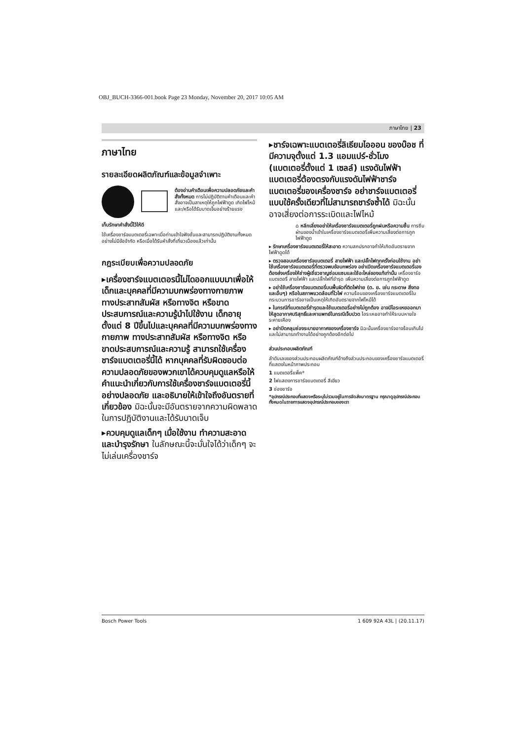OBJ_BUCH-3366-001.book Page 23 Monday, November 20, 2017 10:05 AM
ภาษาไทย | 23
ภาษาไทย
รายละเอียดผลิตภัณฑ์และข้อมูลจำเพาะ
ต้องอ่านคำเตือนเพื่อความปลอดภัยและคำสั่งทั้งหมด การไม่ปฏิบัติตามคำเตือนและคำสั่งอาจเป็นสาเหตุให้ถูกไฟฟ้าดูด เกิดไฟไหม้ และ/หรือได้รับบาดเจ็บอย่างร้ายแรง
เก็บรักษาคำสั่งนี้ไว้ให้ดี
ใช้เครื่องชาร์จแบตเตอรี่เฉพาะเมื่อท่านเข้าใจฟังชั่นและสามารถปฏิบัติงานทั้งหมดอย่างไม่มีข้อจำกัด หรือเมื่อได้รับคำสั่งที่เกี่ยวเนื่องแล้วเท่านั้น
กฎระเบียบเพื่อความปลอดภัย
▸เครื่องชาร์จแบตเตอรนี้ไม่ไดออกแบบมาเพื่อให้เด็กและบุคคลที่มีความบกพร่องทางกายภาพ ทางประสาทสัมผัส หรือทางจิต หรือขาดประสบการณ์และความรู้นำไปใช้งาน เด็กอายุตั้งแต่ 8 ปีขึ้นไปและบุคคลที่มีความบกพร่องทางกายภาพ ทางประสาทสัมผัส หรือทางจิต หรือขาดประสบการณ์และความรู้ สามารถใช้เครื่องชาร์จแบตเตอรี่นี้ได้ หากบุคคลที่รับผิดชอบต่อความปลอดภัยของพวกเขาได้ควบคุมดูแลหรือให้คำแนะนำเกี่ยวกับการใช้เครื่องชาร์จแบตเตอรี่นี้อย่างปลอดภัย และอธิบายให้เข้าใจถึงอันตรายที่เกี่ยวข้อง มิฉะนั้นจะมีอันตรายจากความผิดพลาดในการปฏิบัติงานและได้รับบาดเจ็บ
▸ควบคุมดูแลเด็กๆ เมื่อใช้งาน ทำความสะอาด และบำรุงรักษา ในลักษณะนี้จะมั่นใจได้ว่าเด็กๆ จะไม่เล่นเครื่องชาร์จ
▸ชาร์จเฉพาะแบตเตอรี่ลิเธียมไอออน ของบ๊อช ที่มีความจุตั้งแต่ 1.3 แอมแปร์-ชั่วโมง (แบตเตอรี่ตั้งแต่ 1 เซลล์) แรงดันไฟฟ้าแบตเตอรี่ต้องตรงกับแรงดันไฟฟ้าชาร์จแบตเตอรี่ของเครื่องชาร์จ อย่าชาร์จแบตเตอรี่แบบใช้ครั้งเดียวที่ไม่สามารถชาร์จซ้ำได้ มิฉะนั้นอาจเสี่ยงต่อการระเบิดและไฟไหม้
⌂ หลีกเลี่ยงอย่าให้เครื่องชาร์จแบตเตอรี่ถูกฝนหรือความชื้น การซึมผ่านของน้ำเข้าในเครื่องชาร์จแบตเตอรี่เพิ่มความเสี่ยงต่อการถูกไฟฟ้าดูด
▸ รักษาเครื่องชาร์จแบตเตอรี่ให้สะอาด ความสกปรกอาจทำให้เกิดอันตรายจากไฟฟ้าดูดได้
▸ ตรวจสอบเครื่องชาร์จแบตเตอรี่ สายไฟฟ้า และปลั๊กไฟทุกครั้งก่อนใช้งาน อย่าใช้เครื่องชาร์จแบตเตอรี่ที่ตรวจพบข้อบกพร่อง อย่าเปิดเครื่องชาร์จแบตเตอรี่เอง ต้องส่งเครื่องให้ช่างผู้เชี่ยวชาญซ่อมแซมและใช้อะไหล่ของแท้เท่านั้น เครื่องชาร์จแบตเตอรี่ สายไฟฟ้า และปลั๊กไฟที่ชำรุด เพิ่มความเสี่ยงต่อการถูกไฟฟ้าดูด
▸ อย่าใช้เครื่องชาร์จแบตเตอรี่บนพื้นผิวที่ติดไฟง่าย (ต. ย. เช่น กระดาษ สิ่งทอ และอื่นๆ) หรือในสภาพแวดล้อมที่ไวไฟ ความร้อนของเครื่องชาร์จแบตเตอรี่ในกระบวนการชาร์จอาจเป็นเหตุให้เกิดอันตรายจากไฟไหม้ได้
▸ ในกรณีที่แบตเตอรี่ชำรุดและใช้แบตเตอรี่อย่างไม่ถูกต้อง อาจมีไอระเหยออกมา ให้สูดอากาศบริสุทธิ์และหาแพทย์ในกรณีเจ็บปวด ไอระเหยอาจทำให้ระบบหายใจระคายเคือง
▸ อย่าปิดคลุมช่องระบายอากาศของเครื่องชาร์จ มิฉะนั้นเครื่องชาร์จอาจร้อนเกินไปและไม่สามารถทำงานได้อย่างถูกต้องอีกต่อไป
ส่วนประกอบผลิตภัณฑ์
ลำดับเลขของส่วนประกอบผลิตภัณฑ์อ้างถึงส่วนประกอบของเครื่องชาร์จแบตเตอรี่ที่แสดงในหน้าภาพประกอบ
1 แบตเตอรี่แพ็ค*
2 ไฟแสดงการชาร์จแบตเตอรี่ สีเขียว
3 ช่องชาร์จ
*อุปกรณ์ประกอบที่แสดงหรือระบุไม่รวมอยู่ในการจัดส่งมาตรฐาน กรุณาดูอุปกรณ์ประกอบทั้งหมดในรายการแสดงอุปกรณ์ประกอบของเรา
Bosch Power Tools 1 609 92A 43L | (20.11.17)